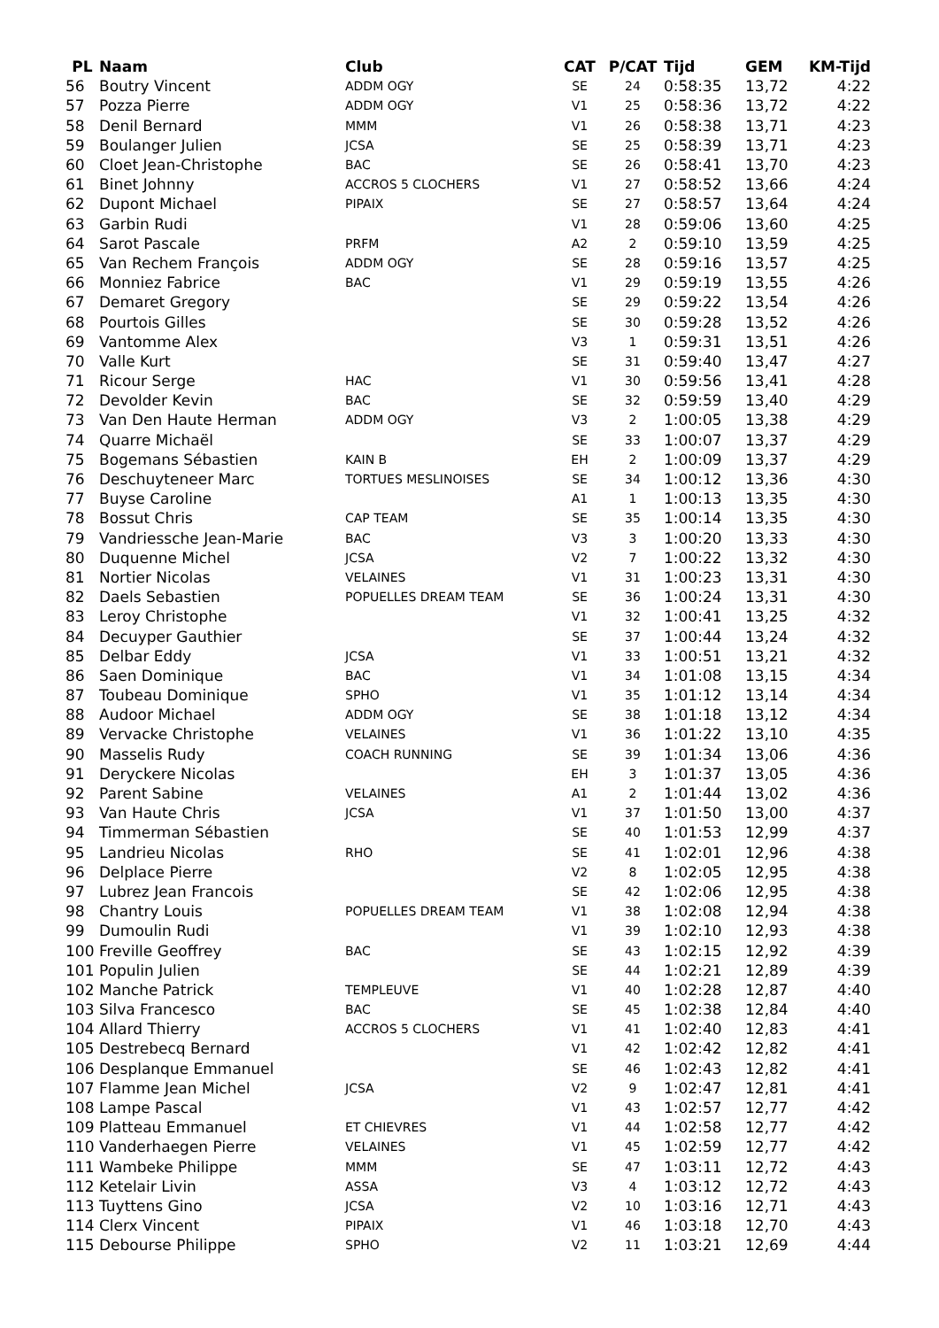| PL | Naam | Club | CAT | P/CAT | Tijd | GEM | KM-Tijd |
| --- | --- | --- | --- | --- | --- | --- | --- |
| 56 | Boutry Vincent | ADDM OGY | SE | 24 | 0:58:35 | 13,72 | 4:22 |
| 57 | Pozza Pierre | ADDM OGY | V1 | 25 | 0:58:36 | 13,72 | 4:22 |
| 58 | Denil Bernard | MMM | V1 | 26 | 0:58:38 | 13,71 | 4:23 |
| 59 | Boulanger Julien | JCSA | SE | 25 | 0:58:39 | 13,71 | 4:23 |
| 60 | Cloet Jean-Christophe | BAC | SE | 26 | 0:58:41 | 13,70 | 4:23 |
| 61 | Binet Johnny | ACCROS 5 CLOCHERS | V1 | 27 | 0:58:52 | 13,66 | 4:24 |
| 62 | Dupont Michael | PIPAIX | SE | 27 | 0:58:57 | 13,64 | 4:24 |
| 63 | Garbin Rudi | | V1 | 28 | 0:59:06 | 13,60 | 4:25 |
| 64 | Sarot Pascale | PRFM | A2 | 2 | 0:59:10 | 13,59 | 4:25 |
| 65 | Van Rechem François | ADDM OGY | SE | 28 | 0:59:16 | 13,57 | 4:25 |
| 66 | Monniez Fabrice | BAC | V1 | 29 | 0:59:19 | 13,55 | 4:26 |
| 67 | Demaret Gregory | | SE | 29 | 0:59:22 | 13,54 | 4:26 |
| 68 | Pourtois Gilles | | SE | 30 | 0:59:28 | 13,52 | 4:26 |
| 69 | Vantomme Alex | | V3 | 1 | 0:59:31 | 13,51 | 4:26 |
| 70 | Valle Kurt | | SE | 31 | 0:59:40 | 13,47 | 4:27 |
| 71 | Ricour Serge | HAC | V1 | 30 | 0:59:56 | 13,41 | 4:28 |
| 72 | Devolder Kevin | BAC | SE | 32 | 0:59:59 | 13,40 | 4:29 |
| 73 | Van Den Haute Herman | ADDM OGY | V3 | 2 | 1:00:05 | 13,38 | 4:29 |
| 74 | Quarre Michaël | | SE | 33 | 1:00:07 | 13,37 | 4:29 |
| 75 | Bogemans Sébastien | KAIN B | EH | 2 | 1:00:09 | 13,37 | 4:29 |
| 76 | Deschuyteneer Marc | TORTUES MESLINOISES | SE | 34 | 1:00:12 | 13,36 | 4:30 |
| 77 | Buyse Caroline | | A1 | 1 | 1:00:13 | 13,35 | 4:30 |
| 78 | Bossut Chris | CAP TEAM | SE | 35 | 1:00:14 | 13,35 | 4:30 |
| 79 | Vandriessche Jean-Marie | BAC | V3 | 3 | 1:00:20 | 13,33 | 4:30 |
| 80 | Duquenne Michel | JCSA | V2 | 7 | 1:00:22 | 13,32 | 4:30 |
| 81 | Nortier Nicolas | VELAINES | V1 | 31 | 1:00:23 | 13,31 | 4:30 |
| 82 | Daels Sebastien | POPUELLES DREAM TEAM | SE | 36 | 1:00:24 | 13,31 | 4:30 |
| 83 | Leroy Christophe | | V1 | 32 | 1:00:41 | 13,25 | 4:32 |
| 84 | Decuyper Gauthier | | SE | 37 | 1:00:44 | 13,24 | 4:32 |
| 85 | Delbar Eddy | JCSA | V1 | 33 | 1:00:51 | 13,21 | 4:32 |
| 86 | Saen Dominique | BAC | V1 | 34 | 1:01:08 | 13,15 | 4:34 |
| 87 | Toubeau Dominique | SPHO | V1 | 35 | 1:01:12 | 13,14 | 4:34 |
| 88 | Audoor Michael | ADDM OGY | SE | 38 | 1:01:18 | 13,12 | 4:34 |
| 89 | Vervacke Christophe | VELAINES | V1 | 36 | 1:01:22 | 13,10 | 4:35 |
| 90 | Masselis Rudy | COACH RUNNING | SE | 39 | 1:01:34 | 13,06 | 4:36 |
| 91 | Deryckere Nicolas | | EH | 3 | 1:01:37 | 13,05 | 4:36 |
| 92 | Parent Sabine | VELAINES | A1 | 2 | 1:01:44 | 13,02 | 4:36 |
| 93 | Van Haute Chris | JCSA | V1 | 37 | 1:01:50 | 13,00 | 4:37 |
| 94 | Timmerman Sébastien | | SE | 40 | 1:01:53 | 12,99 | 4:37 |
| 95 | Landrieu Nicolas | RHO | SE | 41 | 1:02:01 | 12,96 | 4:38 |
| 96 | Delplace Pierre | | V2 | 8 | 1:02:05 | 12,95 | 4:38 |
| 97 | Lubrez Jean Francois | | SE | 42 | 1:02:06 | 12,95 | 4:38 |
| 98 | Chantry Louis | POPUELLES DREAM TEAM | V1 | 38 | 1:02:08 | 12,94 | 4:38 |
| 99 | Dumoulin Rudi | | V1 | 39 | 1:02:10 | 12,93 | 4:38 |
| 100 | Freville Geoffrey | BAC | SE | 43 | 1:02:15 | 12,92 | 4:39 |
| 101 | Populin Julien | | SE | 44 | 1:02:21 | 12,89 | 4:39 |
| 102 | Manche Patrick | TEMPLEUVE | V1 | 40 | 1:02:28 | 12,87 | 4:40 |
| 103 | Silva Francesco | BAC | SE | 45 | 1:02:38 | 12,84 | 4:40 |
| 104 | Allard Thierry | ACCROS 5 CLOCHERS | V1 | 41 | 1:02:40 | 12,83 | 4:41 |
| 105 | Destrebecq Bernard | | V1 | 42 | 1:02:42 | 12,82 | 4:41 |
| 106 | Desplanque Emmanuel | | SE | 46 | 1:02:43 | 12,82 | 4:41 |
| 107 | Flamme Jean Michel | JCSA | V2 | 9 | 1:02:47 | 12,81 | 4:41 |
| 108 | Lampe Pascal | | V1 | 43 | 1:02:57 | 12,77 | 4:42 |
| 109 | Platteau Emmanuel | ET CHIEVRES | V1 | 44 | 1:02:58 | 12,77 | 4:42 |
| 110 | Vanderhaegen Pierre | VELAINES | V1 | 45 | 1:02:59 | 12,77 | 4:42 |
| 111 | Wambeke Philippe | MMM | SE | 47 | 1:03:11 | 12,72 | 4:43 |
| 112 | Ketelair Livin | ASSA | V3 | 4 | 1:03:12 | 12,72 | 4:43 |
| 113 | Tuyttens Gino | JCSA | V2 | 10 | 1:03:16 | 12,71 | 4:43 |
| 114 | Clerx Vincent | PIPAIX | V1 | 46 | 1:03:18 | 12,70 | 4:43 |
| 115 | Debourse Philippe | SPHO | V2 | 11 | 1:03:21 | 12,69 | 4:44 |